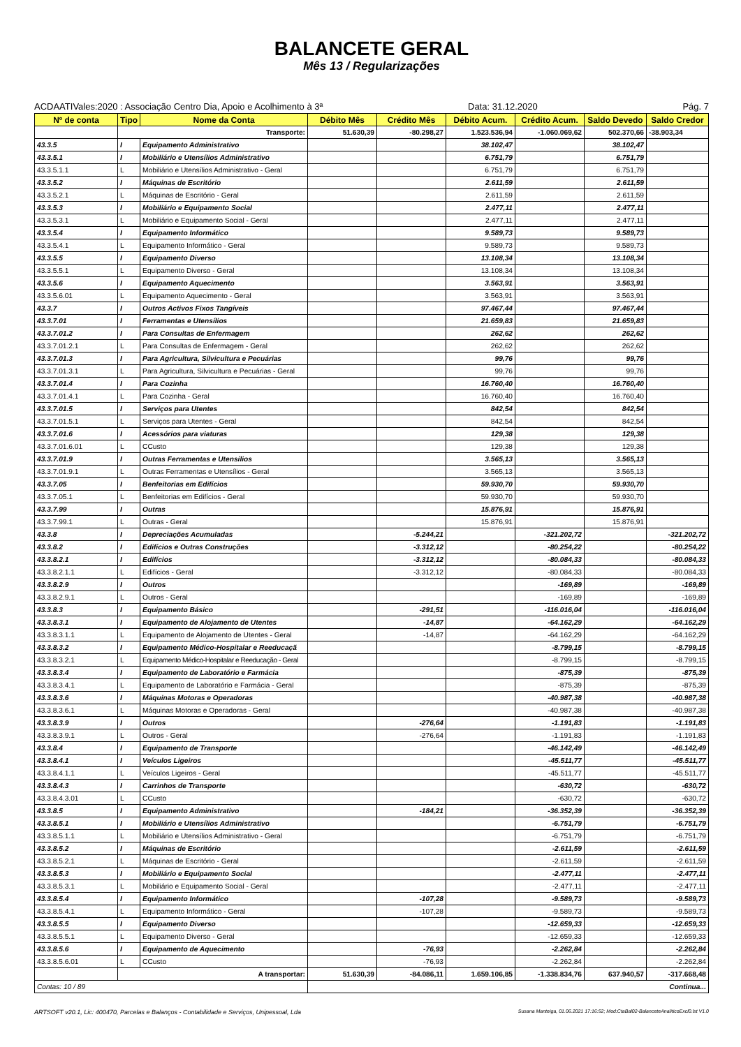BALANCETE GERAL
Mês 13 / Regularizações
ACDAATIVales:2020 : Associação Centro Dia, Apoio e Acolhimento à 3ª Data: 31.12.2020 Pág. 7
| Nº de conta | Tipo | Nome da Conta | Débito Mês | Crédito Mês | Débito Acum. | Crédito Acum. | Saldo Devedo | Saldo Credor |
| --- | --- | --- | --- | --- | --- | --- | --- | --- |
| | Transporte: | | 51.630,39 | -80.298,27 | 1.523.536,94 | -1.060.069,62 | 502.370,66 | -38.903,34 |
| 43.3.5 | I | Equipamento Administrativo | | | 38.102,47 | | 38.102,47 | |
| 43.3.5.1 | I | Mobiliário e Utensílios Administrativo | | | 6.751,79 | | 6.751,79 | |
| 43.3.5.1.1 | L | Mobiliário e Utensílios Administrativo - Geral | | | 6.751,79 | | 6.751,79 | |
| 43.3.5.2 | I | Máquinas de Escritório | | | 2.611,59 | | 2.611,59 | |
| 43.3.5.2.1 | L | Máquinas de Escritório - Geral | | | 2.611,59 | | 2.611,59 | |
| 43.3.5.3 | I | Mobiliário e Equipamento Social | | | 2.477,11 | | 2.477,11 | |
| 43.3.5.3.1 | L | Mobiliário e Equipamento Social - Geral | | | 2.477,11 | | 2.477,11 | |
| 43.3.5.4 | I | Equipamento Informático | | | 9.589,73 | | 9.589,73 | |
| 43.3.5.4.1 | L | Equipamento Informático - Geral | | | 9.589,73 | | 9.589,73 | |
| 43.3.5.5 | I | Equipamento Diverso | | | 13.108,34 | | 13.108,34 | |
| 43.3.5.5.1 | L | Equipamento Diverso - Geral | | | 13.108,34 | | 13.108,34 | |
| 43.3.5.6 | I | Equipamento Aquecimento | | | 3.563,91 | | 3.563,91 | |
| 43.3.5.6.01 | L | Equipamento Aquecimento - Geral | | | 3.563,91 | | 3.563,91 | |
| 43.3.7 | I | Outros Activos Fixos Tangíveis | | | 97.467,44 | | 97.467,44 | |
| 43.3.7.01 | I | Ferramentas e Utensílios | | | 21.659,83 | | 21.659,83 | |
| 43.3.7.01.2 | I | Para Consultas de Enfermagem | | | 262,62 | | 262,62 | |
| 43.3.7.01.2.1 | L | Para Consultas de Enfermagem - Geral | | | 262,62 | | 262,62 | |
| 43.3.7.01.3 | I | Para Agricultura, Silvicultura e Pecuárias | | | 99,76 | | 99,76 | |
| 43.3.7.01.3.1 | L | Para Agricultura, Silvicultura e Pecuárias - Geral | | | 99,76 | | 99,76 | |
| 43.3.7.01.4 | I | Para Cozinha | | | 16.760,40 | | 16.760,40 | |
| 43.3.7.01.4.1 | L | Para Cozinha - Geral | | | 16.760,40 | | 16.760,40 | |
| 43.3.7.01.5 | I | Serviços para Utentes | | | 842,54 | | 842,54 | |
| 43.3.7.01.5.1 | L | Serviços para Utentes - Geral | | | 842,54 | | 842,54 | |
| 43.3.7.01.6 | I | Acessórios para viaturas | | | 129,38 | | 129,38 | |
| 43.3.7.01.6.01 | L | CCusto | | | 129,38 | | 129,38 | |
| 43.3.7.01.9 | I | Outras Ferramentas e Utensílios | | | 3.565,13 | | 3.565,13 | |
| 43.3.7.01.9.1 | L | Outras Ferramentas e Utensílios - Geral | | | 3.565,13 | | 3.565,13 | |
| 43.3.7.05 | I | Benfeitorias em Edifícios | | | 59.930,70 | | 59.930,70 | |
| 43.3.7.05.1 | L | Benfeitorias em Edifícios - Geral | | | 59.930,70 | | 59.930,70 | |
| 43.3.7.99 | I | Outras | | | 15.876,91 | | 15.876,91 | |
| 43.3.7.99.1 | L | Outras - Geral | | | 15.876,91 | | 15.876,91 | |
| 43.3.8 | I | Depreciações Acumuladas | | -5.244,21 | | -321.202,72 | | -321.202,72 |
| 43.3.8.2 | I | Edifícios e Outras Construções | | -3.312,12 | | -80.254,22 | | -80.254,22 |
| 43.3.8.2.1 | I | Edifícios | | -3.312,12 | | -80.084,33 | | -80.084,33 |
| 43.3.8.2.1.1 | L | Edifícios - Geral | | -3.312,12 | | -80.084,33 | | -80.084,33 |
| 43.3.8.2.9 | I | Outros | | | | -169,89 | | -169,89 |
| 43.3.8.2.9.1 | L | Outros - Geral | | | | -169,89 | | -169,89 |
| 43.3.8.3 | I | Equipamento Básico | | -291,51 | | -116.016,04 | | -116.016,04 |
| 43.3.8.3.1 | I | Equipamento de Alojamento de Utentes | | -14,87 | | -64.162,29 | | -64.162,29 |
| 43.3.8.3.1.1 | L | Equipamento de Alojamento de Utentes - Geral | | -14,87 | | -64.162,29 | | -64.162,29 |
| 43.3.8.3.2 | I | Equipamento Médico-Hospitalar e Reeducaçã | | | | -8.799,15 | | -8.799,15 |
| 43.3.8.3.2.1 | L | Equipamento Médico-Hospitalar e Reeducação - Geral | | | | -8.799,15 | | -8.799,15 |
| 43.3.8.3.4 | I | Equipamento de Laboratório e Farmácia | | | | -875,39 | | -875,39 |
| 43.3.8.3.4.1 | L | Equipamento de Laboratório e Farmácia - Geral | | | | -875,39 | | -875,39 |
| 43.3.8.3.6 | I | Máquinas Motoras e Operadoras | | | | -40.987,38 | | -40.987,38 |
| 43.3.8.3.6.1 | L | Máquinas Motoras e Operadoras - Geral | | | | -40.987,38 | | -40.987,38 |
| 43.3.8.3.9 | I | Outros | | -276,64 | | -1.191,83 | | -1.191,83 |
| 43.3.8.3.9.1 | L | Outros - Geral | | -276,64 | | -1.191,83 | | -1.191,83 |
| 43.3.8.4 | I | Equipamento de Transporte | | | | -46.142,49 | | -46.142,49 |
| 43.3.8.4.1 | I | Veículos Ligeiros | | | | -45.511,77 | | -45.511,77 |
| 43.3.8.4.1.1 | L | Veículos Ligeiros - Geral | | | | -45.511,77 | | -45.511,77 |
| 43.3.8.4.3 | I | Carrinhos de Transporte | | | | -630,72 | | -630,72 |
| 43.3.8.4.3.01 | L | CCusto | | | | -630,72 | | -630,72 |
| 43.3.8.5 | I | Equipamento Administrativo | | -184,21 | | -36.352,39 | | -36.352,39 |
| 43.3.8.5.1 | I | Mobiliário e Utensílios Administrativo | | | | -6.751,79 | | -6.751,79 |
| 43.3.8.5.1.1 | L | Mobiliário e Utensílios Administrativo - Geral | | | | -6.751,79 | | -6.751,79 |
| 43.3.8.5.2 | I | Máquinas de Escritório | | | | -2.611,59 | | -2.611,59 |
| 43.3.8.5.2.1 | L | Máquinas de Escritório - Geral | | | | -2.611,59 | | -2.611,59 |
| 43.3.8.5.3 | I | Mobiliário e Equipamento Social | | | | -2.477,11 | | -2.477,11 |
| 43.3.8.5.3.1 | L | Mobiliário e Equipamento Social - Geral | | | | -2.477,11 | | -2.477,11 |
| 43.3.8.5.4 | I | Equipamento Informático | | -107,28 | | -9.589,73 | | -9.589,73 |
| 43.3.8.5.4.1 | L | Equipamento Informático - Geral | | -107,28 | | -9.589,73 | | -9.589,73 |
| 43.3.8.5.5 | I | Equipamento Diverso | | | | -12.659,33 | | -12.659,33 |
| 43.3.8.5.5.1 | L | Equipamento Diverso - Geral | | | | -12.659,33 | | -12.659,33 |
| 43.3.8.5.6 | I | Equipamento de Aquecimento | | -76,93 | | -2.262,84 | | -2.262,84 |
| 43.3.8.5.6.01 | L | CCusto | | -76,93 | | -2.262,84 | | -2.262,84 |
| | A transportar: | | 51.630,39 | -84.086,11 | 1.659.106,85 | -1.338.834,76 | 637.940,57 | -317.668,48 |
| Contas: 10 / 89 | | | Continua... | | | | | |
ARTSOFT v20.1, Lic: 400470, Parcelas e Balanços - Contabilidade e Serviços, Unipessoal, Lda Susana Manteiga, 01.06.2021 17:16:52; Mod:CtaBal02-BalanceteAnaliticoExcl0.lst V1.0